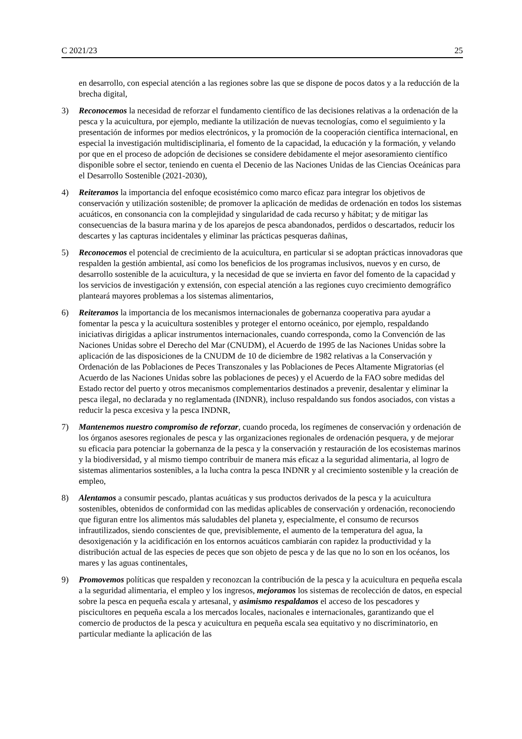C 2021/23 25
en desarrollo, con especial atención a las regiones sobre las que se dispone de pocos datos y a la reducción de la brecha digital,
3) Reconocemos la necesidad de reforzar el fundamento científico de las decisiones relativas a la ordenación de la pesca y la acuicultura, por ejemplo, mediante la utilización de nuevas tecnologías, como el seguimiento y la presentación de informes por medios electrónicos, y la promoción de la cooperación científica internacional, en especial la investigación multidisciplinaria, el fomento de la capacidad, la educación y la formación, y velando por que en el proceso de adopción de decisiones se considere debidamente el mejor asesoramiento científico disponible sobre el sector, teniendo en cuenta el Decenio de las Naciones Unidas de las Ciencias Oceánicas para el Desarrollo Sostenible (2021-2030),
4) Reiteramos la importancia del enfoque ecosistémico como marco eficaz para integrar los objetivos de conservación y utilización sostenible; de promover la aplicación de medidas de ordenación en todos los sistemas acuáticos, en consonancia con la complejidad y singularidad de cada recurso y hábitat; y de mitigar las consecuencias de la basura marina y de los aparejos de pesca abandonados, perdidos o descartados, reducir los descartes y las capturas incidentales y eliminar las prácticas pesqueras dañinas,
5) Reconocemos el potencial de crecimiento de la acuicultura, en particular si se adoptan prácticas innovadoras que respalden la gestión ambiental, así como los beneficios de los programas inclusivos, nuevos y en curso, de desarrollo sostenible de la acuicultura, y la necesidad de que se invierta en favor del fomento de la capacidad y los servicios de investigación y extensión, con especial atención a las regiones cuyo crecimiento demográfico planteará mayores problemas a los sistemas alimentarios,
6) Reiteramos la importancia de los mecanismos internacionales de gobernanza cooperativa para ayudar a fomentar la pesca y la acuicultura sostenibles y proteger el entorno oceánico, por ejemplo, respaldando iniciativas dirigidas a aplicar instrumentos internacionales, cuando corresponda, como la Convención de las Naciones Unidas sobre el Derecho del Mar (CNUDM), el Acuerdo de 1995 de las Naciones Unidas sobre la aplicación de las disposiciones de la CNUDM de 10 de diciembre de 1982 relativas a la Conservación y Ordenación de las Poblaciones de Peces Transzonales y las Poblaciones de Peces Altamente Migratorias (el Acuerdo de las Naciones Unidas sobre las poblaciones de peces) y el Acuerdo de la FAO sobre medidas del Estado rector del puerto y otros mecanismos complementarios destinados a prevenir, desalentar y eliminar la pesca ilegal, no declarada y no reglamentada (INDNR), incluso respaldando sus fondos asociados, con vistas a reducir la pesca excesiva y la pesca INDNR,
7) Mantenemos nuestro compromiso de reforzar, cuando proceda, los regímenes de conservación y ordenación de los órganos asesores regionales de pesca y las organizaciones regionales de ordenación pesquera, y de mejorar su eficacia para potenciar la gobernanza de la pesca y la conservación y restauración de los ecosistemas marinos y la biodiversidad, y al mismo tiempo contribuir de manera más eficaz a la seguridad alimentaria, al logro de sistemas alimentarios sostenibles, a la lucha contra la pesca INDNR y al crecimiento sostenible y la creación de empleo,
8) Alentamos a consumir pescado, plantas acuáticas y sus productos derivados de la pesca y la acuicultura sostenibles, obtenidos de conformidad con las medidas aplicables de conservación y ordenación, reconociendo que figuran entre los alimentos más saludables del planeta y, especialmente, el consumo de recursos infrautilizados, siendo conscientes de que, previsiblemente, el aumento de la temperatura del agua, la desoxigenación y la acidificación en los entornos acuáticos cambiarán con rapidez la productividad y la distribución actual de las especies de peces que son objeto de pesca y de las que no lo son en los océanos, los mares y las aguas continentales,
9) Promovemos políticas que respalden y reconozcan la contribución de la pesca y la acuicultura en pequeña escala a la seguridad alimentaria, el empleo y los ingresos, mejoramos los sistemas de recolección de datos, en especial sobre la pesca en pequeña escala y artesanal, y asimismo respaldamos el acceso de los pescadores y piscicultores en pequeña escala a los mercados locales, nacionales e internacionales, garantizando que el comercio de productos de la pesca y acuicultura en pequeña escala sea equitativo y no discriminatorio, en particular mediante la aplicación de las